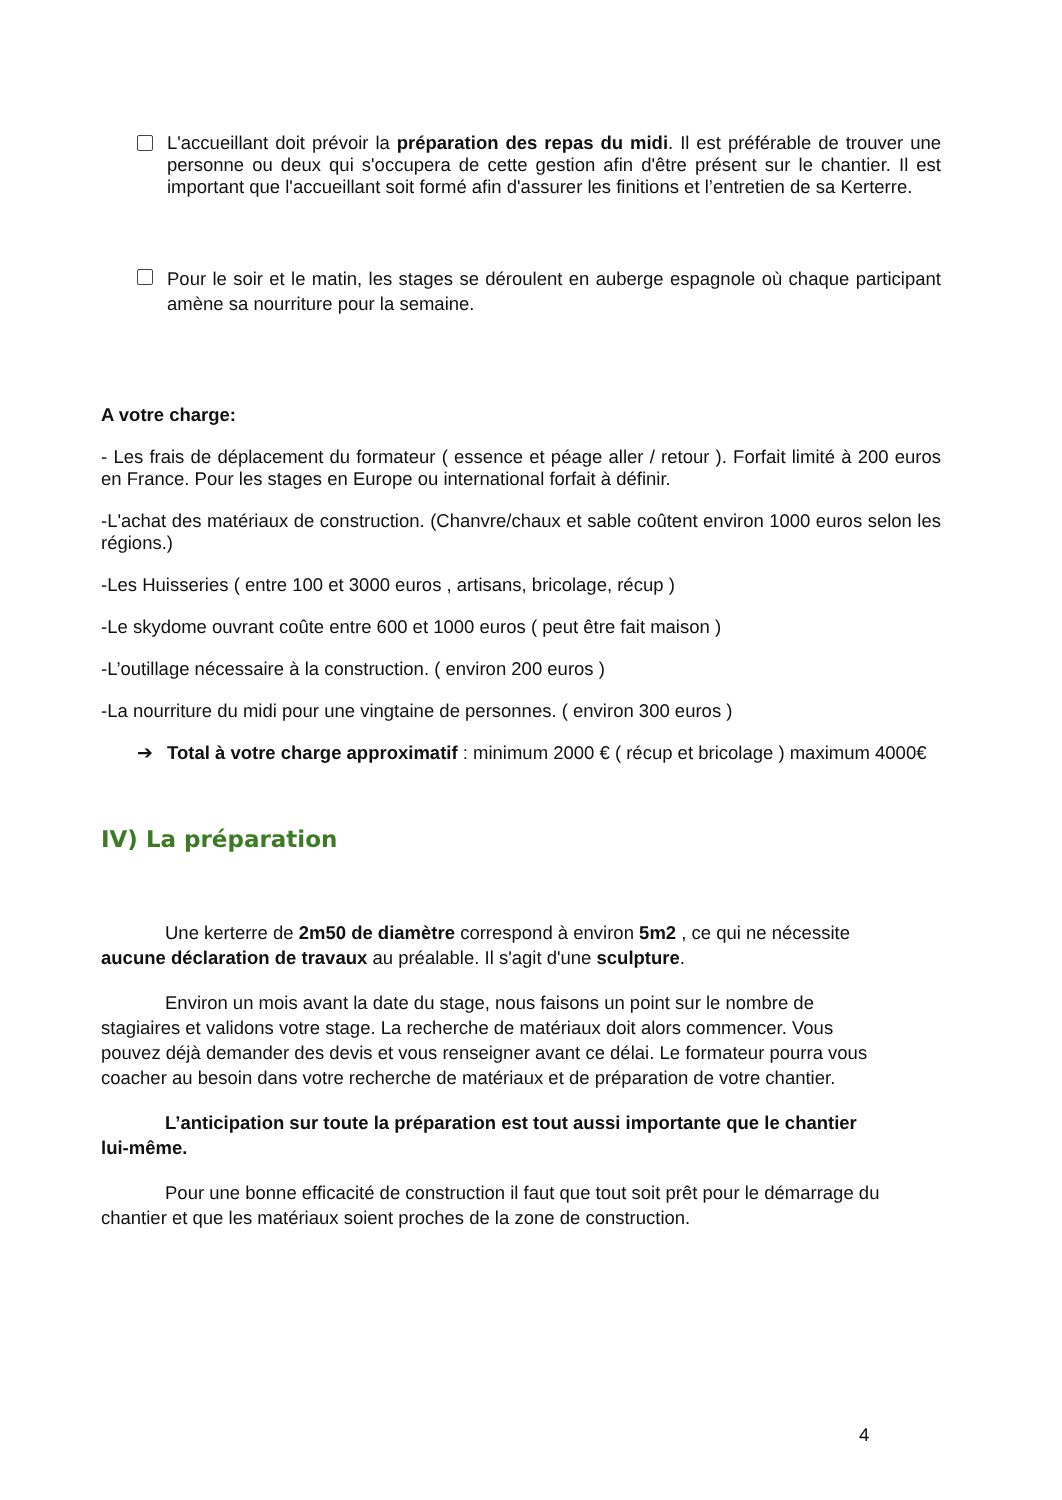L'accueillant doit prévoir la préparation des repas du midi. Il est préférable de trouver une personne ou deux qui s'occupera de cette gestion afin d'être présent sur le chantier. Il est important que l'accueillant soit formé afin d'assurer les finitions et l’entretien de sa Kerterre.
Pour le soir et le matin, les stages se déroulent en auberge espagnole où chaque participant amène sa nourriture pour la semaine.
A votre charge:
- Les frais de déplacement du formateur ( essence et péage aller / retour ). Forfait limité à 200 euros en France. Pour les stages en Europe ou international forfait à définir.
-L'achat des matériaux de construction. (Chanvre/chaux et sable coûtent environ 1000 euros selon les régions.)
-Les Huisseries ( entre 100 et 3000 euros , artisans, bricolage, récup )
-Le skydome ouvrant coûte entre 600 et 1000 euros ( peut être fait maison )
-L’outillage nécessaire à la construction. ( environ 200 euros )
-La nourriture du midi pour une vingtaine de personnes. ( environ 300 euros )
➔ Total à votre charge approximatif : minimum 2000 € ( récup et bricolage ) maximum 4000€
IV) La préparation
Une kerterre de 2m50 de diamètre correspond à environ 5m2 , ce qui ne nécessite aucune déclaration de travaux au préalable. Il s'agit d'une sculpture.
Environ un mois avant la date du stage, nous faisons un point sur le nombre de stagiaires et validons votre stage. La recherche de matériaux doit alors commencer. Vous pouvez déjà demander des devis et vous renseigner avant ce délai. Le formateur pourra vous coacher au besoin dans votre recherche de matériaux et de préparation de votre chantier.
L’anticipation sur toute la préparation est tout aussi importante que le chantier lui-même.
Pour une bonne efficacité de construction il faut que tout soit prêt pour le démarrage du chantier et que les matériaux soient proches de la zone de construction.
4